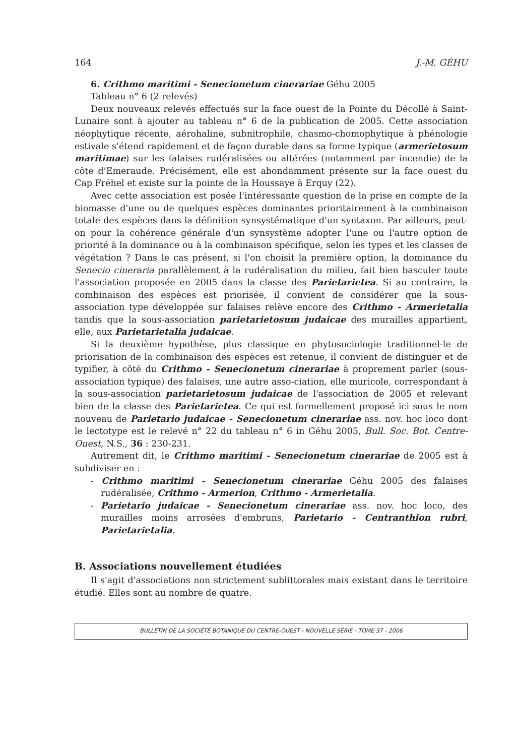164 J.-M. GÉHU
6. Crithmo maritimi - Senecionetum cinerariae Géhu 2005
Tableau n° 6 (2 relevés)
Deux nouveaux relevés effectués sur la face ouest de la Pointe du Décollé à Saint-Lunaire sont à ajouter au tableau n° 6 de la publication de 2005. Cette association néophytique récente, aérohaline, subnitrophile, chasmo-chomophytique à phénologie estivale s'étend rapidement et de façon durable dans sa forme typique (armerietosum maritimae) sur les falaises rudéralisées ou altérées (notamment par incendie) de la côte d'Emeraude. Précisément, elle est abondamment présente sur la face ouest du Cap Fréhel et existe sur la pointe de la Houssaye à Erquy (22).
Avec cette association est posée l'intéressante question de la prise en compte de la biomasse d'une ou de quelques espèces dominantes prioritairement à la combinaison totale des espèces dans la définition synsystématique d'un syntaxon. Par ailleurs, peut-on pour la cohérence générale d'un synsystème adopter l'une ou l'autre option de priorité à la dominance ou à la combinaison spécifique, selon les types et les classes de végétation ? Dans le cas présent, si l'on choisit la première option, la dominance du Senecio cineraria parallèlement à la rudéralisation du milieu, fait bien basculer toute l'association proposée en 2005 dans la classe des Parietarietea. Si au contraire, la combinaison des espèces est priorisée, il convient de considérer que la sous-association type développée sur falaises relève encore des Crithmo - Armerietalia tandis que la sous-association parietarietosum judaicae des murailles appartient, elle, aux Parietarietalia judaicae.
Si la deuxième hypothèse, plus classique en phytosociologie traditionnel-le de priorisation de la combinaison des espèces est retenue, il convient de distinguer et de typifier, à côté du Crithmo - Senecionetum cinerariae à proprement parler (sous-association typique) des falaises, une autre asso-ciation, elle muricole, correspondant à la sous-association parietarietosum judaicae de l'association de 2005 et relevant bien de la classe des Parietarietea. Ce qui est formellement proposé ici sous le nom nouveau de Parietario judaicae - Senecionetum cinerariae ass. nov. hoc loco dont le lectotype est le relevé n° 22 du tableau n° 6 in Géhu 2005, Bull. Soc. Bot. Centre-Ouest, N.S., 36 : 230-231.
Autrement dit, le Crithmo maritimi - Senecionetum cinerariae de 2005 est à subdiviser en :
- Crithmo maritimi - Senecionetum cinerariae Géhu 2005 des falaises rudéralisée, Crithmo - Armerion, Crithmo - Armerietalia.
- Parietario judaicae - Senecionetum cinerariae ass. nov. hoc loco, des murailles moins arrosées d'embruns, Parietario - Centranthion rubri, Parietarietalia.
B. Associations nouvellement étudiées
Il s'agit d'associations non strictement sublittorales mais existant dans le territoire étudié. Elles sont au nombre de quatre.
BULLETIN DE LA SOCIÉTÉ BOTANIQUE DU CENTRE-OUEST - NOUVELLE SÉRIE - TOME 37 - 2006